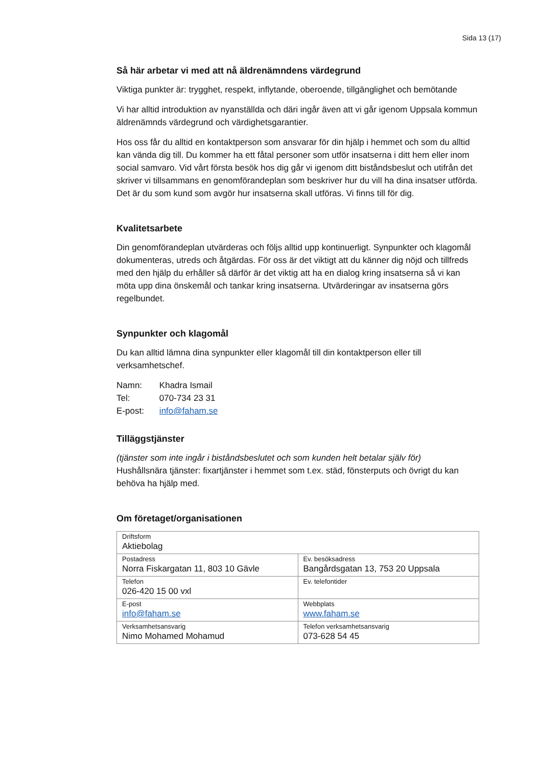Sida 13 (17)
Så här arbetar vi med att nå äldrenämndens värdegrund
Viktiga punkter är: trygghet, respekt, inflytande, oberoende, tillgänglighet och bemötande
Vi har alltid introduktion av nyanställda och däri ingår även att vi går igenom Uppsala kommun äldrenämnds värdegrund och värdighetsgarantier.
Hos oss får du alltid en kontaktperson som ansvarar för din hjälp i hemmet och som du alltid kan vända dig till. Du kommer ha ett fåtal personer som utför insatserna i ditt hem eller inom social samvaro. Vid vårt första besök hos dig går vi igenom ditt biståndsbeslut och utifrån det skriver vi tillsammans en genomförandeplan som beskriver hur du vill ha dina insatser utförda. Det är du som kund som avgör hur insatserna skall utföras. Vi finns till för dig.
Kvalitetsarbete
Din genomförandeplan utvärderas och följs alltid upp kontinuerligt. Synpunkter och klagomål dokumenteras, utreds och åtgärdas. För oss är det viktigt att du känner dig nöjd och tillfreds med den hjälp du erhåller så därför är det viktig att ha en dialog kring insatserna så vi kan möta upp dina önskemål och tankar kring insatserna. Utvärderingar av insatserna görs regelbundet.
Synpunkter och klagomål
Du kan alltid lämna dina synpunkter eller klagomål till din kontaktperson eller till verksamhetschef.
| Namn: | Khadra Ismail |
| Tel: | 070-734 23 31 |
| E-post: | info@faham.se |
Tilläggstjänster
(tjänster som inte ingår i biståndsbeslutet och som kunden helt betalar själv för)
Hushållsnära tjänster: fixartjänster i hemmet som t.ex. städ, fönsterputs och övrigt du kan behöva ha hjälp med.
Om företaget/organisationen
| Driftsform Aktiebolag | |
| Postadress Norra Fiskargatan 11, 803 10 Gävle | Ev. besöksadress Bangårdsgatan 13, 753 20 Uppsala |
| Telefon 026-420 15 00 vxl | Ev. telefontider |
| E-post info@faham.se | Webbplats www.faham.se |
| Verksamhetsansvarig Nimo Mohamed Mohamud | Telefon verksamhetsansvarig 073-628 54 45 |